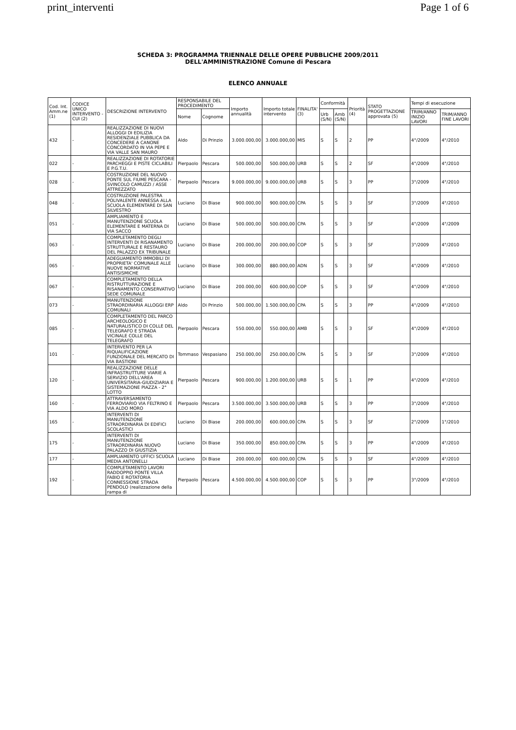print_interventi Page 1 of 6
SCHEDA 3: PROGRAMMA TRIENNALE DELLE OPERE PUBBLICHE 2009/2011
DELL'AMMINISTRAZIONE Comune di Pescara
ELENCO ANNUALE
| Cod. Int. Amm.ne (1) | CODICE UNICO INTERVENTO - CUI (2) | DESCRIZIONE INTERVENTO | RESPONSABILE DEL PROCEDIMENTO | | Importo annualità | Importo totale intervento | FINALITA' (3) | Conformità | | Priorità (4) | STATO PROGETTAZIONE approvata (5) | Tempi di esecuzione | |
| --- | --- | --- | --- | --- | --- | --- | --- | --- | --- | --- | --- | --- | --- |
| | | | Nome | Cognome | | | | Urb (S/N) | Amb (S/N) | | | TRIM/ANNO INIZIO LAVORI | TRIM/ANNO FINE LAVORI |
| 432 | - | REALIZZAZIONE DI NUOVI ALLOGGI DI EDILIZIA RESIDENZIALE PUBBLICA DA CONCEDERE A CANONE CONCORDATO IN VIA PEPE E VIA VALLE SAN MAURO | Aldo | Di Prinzio | 3.000.000,00 | 3.000.000,00 | MIS | S | S | 2 | PP | 4°/2009 | 4°/2010 |
| 022 | - | REALIZZAZIONE DI ROTATORIE PARCHEGGI E PISTE CICLABILI E P.G.T.U. | Pierpaolo | Pescara | 500.000,00 | 500.000,00 | URB | S | S | 2 | SF | 4°/2009 | 4°/2010 |
| 028 | - | COSTRUZIONE DEL NUOVO PONTE SUL FIUME PESCARA - SVINCOLO CAMUZZI / ASSE ATTREZZATO | Pierpaolo | Pescara | 9.000.000,00 | 9.000.000,00 | URB | S | S | 3 | PP | 3°/2009 | 4°/2010 |
| 048 | - | COSTRUZIONE PALESTRA POLIVALENTE ANNESSA ALLA SCUOLA ELEMENTARE DI SAN SILVESTRO | Luciano | Di Biase | 900.000,00 | 900.000,00 | CPA | S | S | 3 | SF | 3°/2009 | 4°/2010 |
| 051 | - | AMPLIAMENTO E MANUTENZIONE SCUOLA ELEMENTARE E MATERNA DI VIA SACCO | Luciano | Di Biase | 500.000,00 | 500.000,00 | CPA | S | S | 3 | SF | 4°/2009 | 4°/2009 |
| 063 | - | COMPLETAMENTO DEGLI INTERVENTI DI RISANAMENTO STRUTTURALE E RESTAURO DEL PALAZZO EX TRIBUNALE | Luciano | Di Biase | 200.000,00 | 200.000,00 | COP | S | S | 3 | SF | 3°/2009 | 4°/2010 |
| 065 | - | ADEGUAMENTO IMMOBILI DI PROPRIETA' COMUNALE ALLE NUOVE NORMATIVE ANTISISMICHE | Luciano | Di Biase | 300.000,00 | 880.000,00 | ADN | S | S | 3 | SF | 4°/2009 | 4°/2010 |
| 067 | - | COMPLETAMENTO DELLA RISTRUTTURAZIONE E RISANAMENTO CONSERVATIVO SEDE COMUNALE | Luciano | Di Biase | 200.000,00 | 600.000,00 | COP | S | S | 3 | SF | 4°/2009 | 4°/2010 |
| 073 | - | MANUTENZIONE STRAORDINARIA ALLOGGI ERP COMUNALI | Aldo | Di Prinzio | 500.000,00 | 1.500.000,00 | CPA | S | S | 3 | PP | 4°/2009 | 4°/2010 |
| 085 | - | COMPLETAMENTO DEL PARCO ARCHEOLOGICO E NATURALISTICO DI COLLE DEL TELEGRAFO E STRADA VICINALE COLLE DEL TELEGRAFO | Pierpaolo | Pescara | 550.000,00 | 550.000,00 | AMB | S | S | 3 | SF | 4°/2009 | 4°/2010 |
| 101 | - | INTERVENTO PER LA RIQUALIFICAZIONE FUNZIONALE DEL MERCATO DI VIA BASTIONI | Tommaso | Vespasiano | 250.000,00 | 250.000,00 | CPA | S | S | 3 | SF | 3°/2009 | 4°/2010 |
| 120 | - | REALIZZAZIONE DELLE INFRASTRUTTURE VIARIE A SERVIZIO DELL'AREA UNIVERSITARIA-GIUDIZIARIA E SISTEMAZIONE PIAZZA - 2° LOTTO | Pierpaolo | Pescara | 900.000,00 | 1.200.000,00 | URB | S | S | 1 | PP | 4°/2009 | 4°/2010 |
| 160 | - | ATTRAVERSAMENTO FERROVIARIO VIA FELTRINO E VIA ALDO MORO | Pierpaolo | Pescara | 3.500.000,00 | 3.500.000,00 | URB | S | S | 3 | PP | 3°/2009 | 4°/2010 |
| 165 | - | INTERVENTI DI MANUTENZIONE STRAORDINARIA DI EDIFICI SCOLASTICI | Luciano | Di Biase | 200.000,00 | 600.000,00 | CPA | S | S | 3 | SF | 2°/2009 | 1°/2010 |
| 175 | - | INTERVENTI DI MANUTENZIONE STRAORDINARIA NUOVO PALAZZO DI GIUSTIZIA | Luciano | Di Biase | 350.000,00 | 850.000,00 | CPA | S | S | 3 | PP | 4°/2009 | 4°/2010 |
| 177 | - | AMPLIAMENTO UFFICI SCUOLA MEDIA ANTONELLI | Luciano | Di Biase | 200.000,00 | 600.000,00 | CPA | S | S | 3 | SF | 4°/2009 | 4°/2010 |
| 192 | - | COMPLETAMENTO LAVORI RADDOPPIO PONTE VILLA FABIO E ROTATORIA CONNESSIONE STRADA PENDOLO (realizzazione della rampa di | Pierpaolo | Pescara | 4.500.000,00 | 4.500.000,00 | COP | S | S | 3 | PP | 3°/2009 | 4°/2010 |